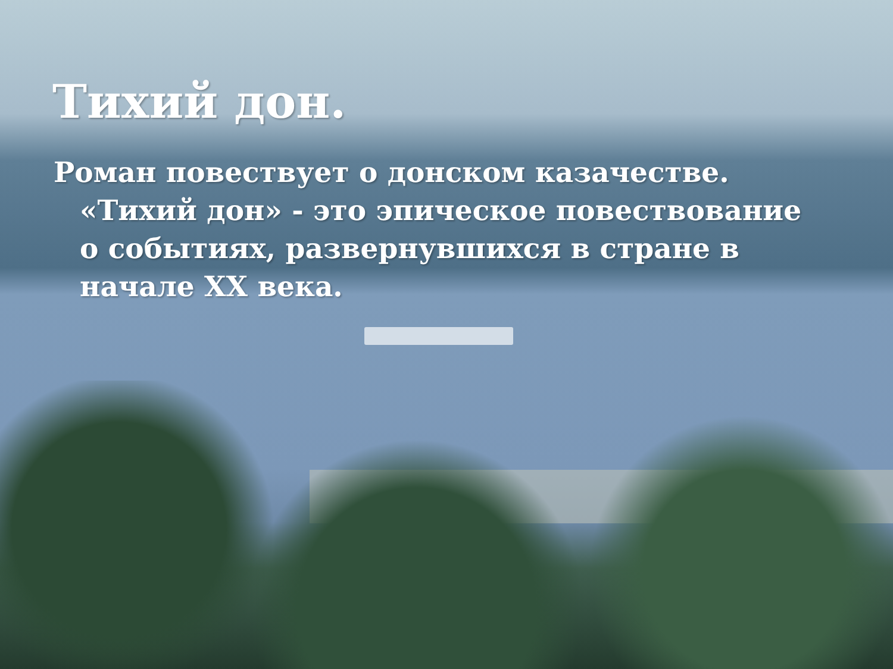Тихий дон.
Роман повествует о донском казачестве. «Тихий дон» - это эпическое повествование о событиях, развернувшихся в стране в начале XX века.